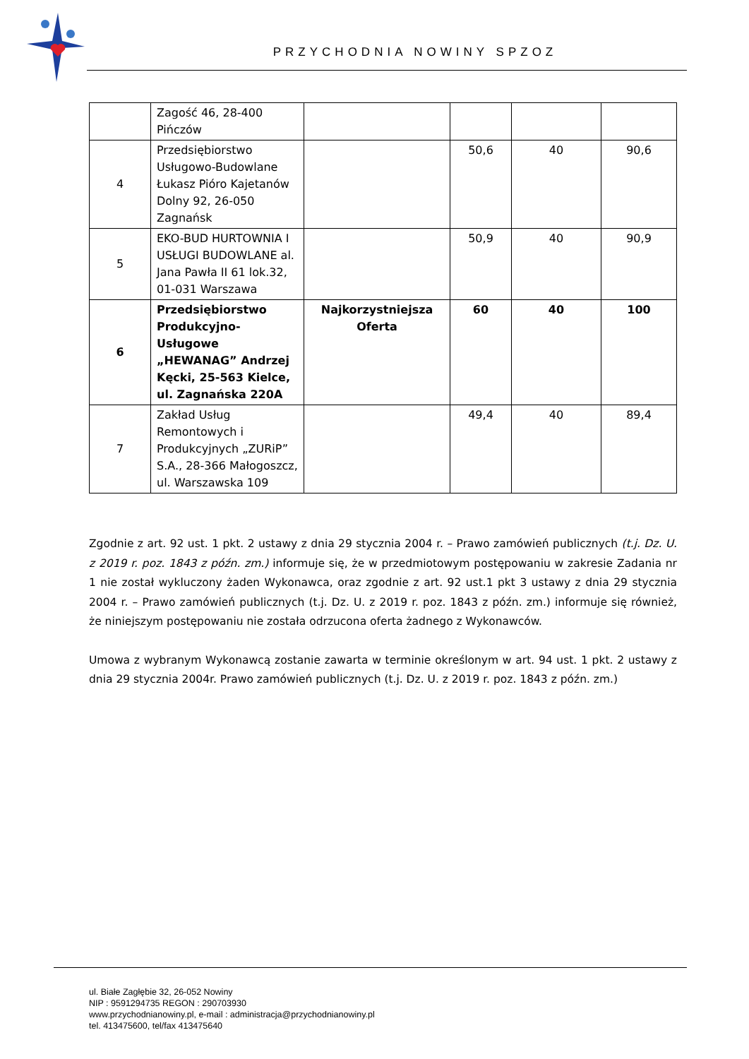PRZYCHODNIA NOWINY SPZOZ
| | Zagość 46, 28-400 Pińczów | | | | |
| 4 | Przedsiębiorstwo Usługowo-Budowlane Łukasz Pióro Kajetanów Dolny 92, 26-050 Zagnańsk | | 50,6 | 40 | 90,6 |
| 5 | EKO-BUD HURTOWNIA I USŁUGI BUDOWLANE al. Jana Pawła II 61 lok.32, 01-031 Warszawa | | 50,9 | 40 | 90,9 |
| 6 | Przedsiębiorstwo Produkcyjno-Usługowe „HEWANAG” Andrzej Kęcki, 25-563 Kielce, ul. Zagnańska 220A | Najkorzystniejsza Oferta | 60 | 40 | 100 |
| 7 | Zakład Usług Remontowych i Produkcyjnych „ZURiP” S.A., 28-366 Małogoszcz, ul. Warszawska 109 | | 49,4 | 40 | 89,4 |
Zgodnie z art. 92 ust. 1 pkt. 2 ustawy z dnia 29 stycznia 2004 r. – Prawo zamówień publicznych (t.j. Dz. U. z 2019 r. poz. 1843 z późn. zm.) informuje się, że w przedmiotowym postępowaniu w zakresie Zadania nr 1 nie został wykluczony żaden Wykonawca, oraz zgodnie z art. 92 ust.1 pkt 3 ustawy z dnia 29 stycznia 2004 r. – Prawo zamówień publicznych (t.j. Dz. U. z 2019 r. poz. 1843 z późn. zm.) informuje się również, że niniejszym postępowaniu nie została odrzucona oferta żadnego z Wykonawców.
Umowa z wybranym Wykonawcą zostanie zawarta w terminie określonym w art. 94 ust. 1 pkt. 2 ustawy z dnia 29 stycznia 2004r. Prawo zamówień publicznych (t.j. Dz. U. z 2019 r. poz. 1843 z późn. zm.)
ul. Białe Zagłębie 32, 26-052 Nowiny
NIP : 9591294735 REGON : 290703930
www.przychodnianowiny.pl, e-mail : administracja@przychodnianowiny.pl
tel. 413475600, tel/fax 413475640